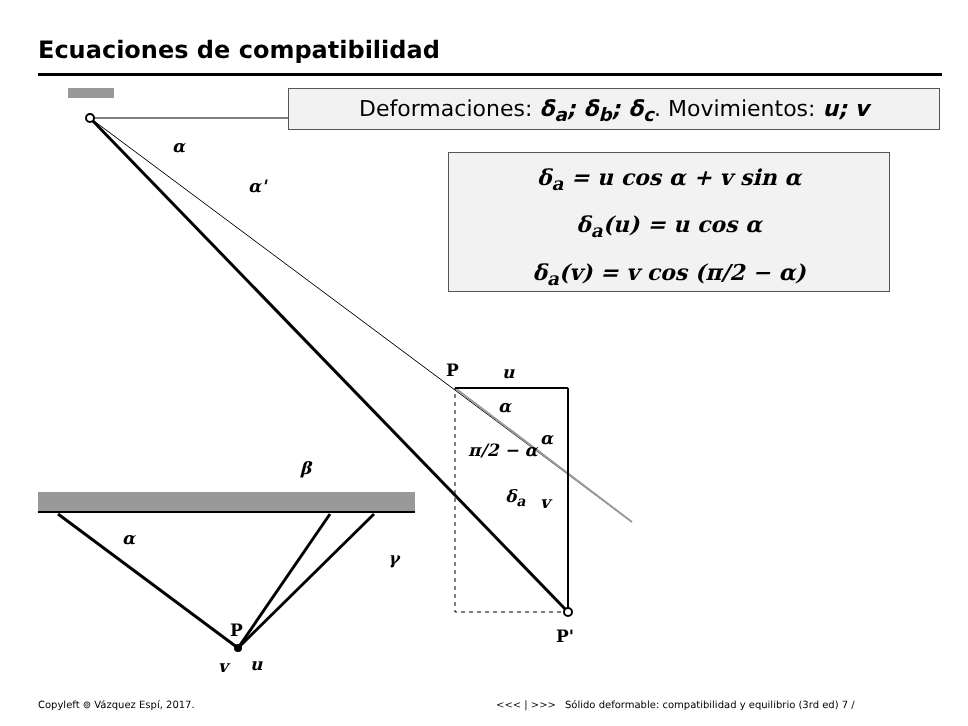Ecuaciones de compatibilidad
Deformaciones: δ<sub>a</sub>; δ<sub>b</sub>; δ<sub>c</sub>. Movimientos: u; v
δ<sub>a</sub> = u cos α + v sin α
δ<sub>a</sub>(u) = u cos α
δ<sub>a</sub>(v) = v cos (π/2 − α)
α
α'
P u
α
α
π/2 − α
δ<sub>a</sub> v
P'
β
α
γ
P
v u
Copyleft ⊚ Vázquez Espí, 2017. <<< | >>>
Sólido deformable: compatibilidad y equilibrio (3rd ed) 7 /